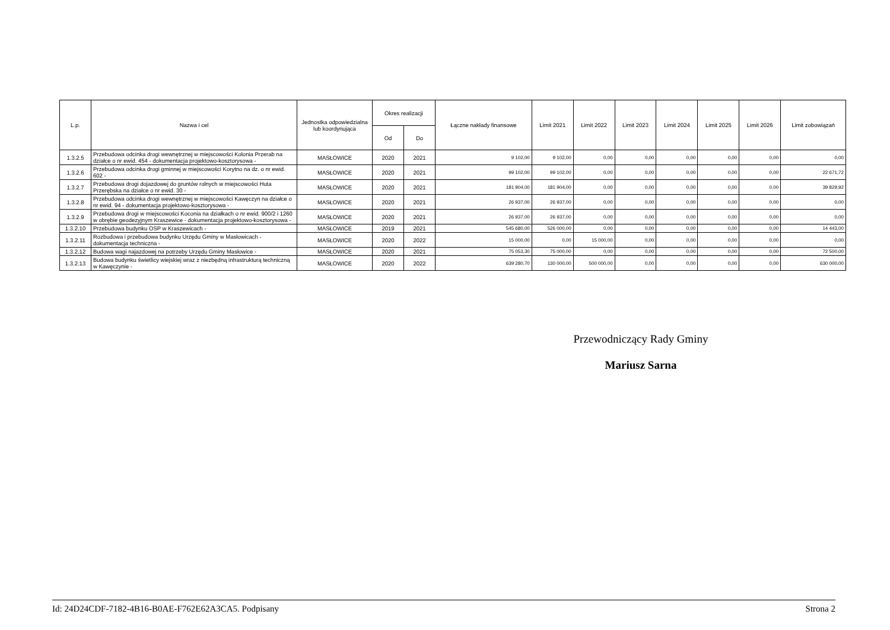| L.p. | Nazwa i cel | Jednostka odpowiedzialna lub koordynująca | Okres realizacji | | Łączne nakłady finansowe | Limit 2021 | Limit 2022 | Limit 2023 | Limit 2024 | Limit 2025 | Limit 2026 | Limit zobowiązań |
| --- | --- | --- | --- | --- | --- | --- | --- | --- | --- | --- | --- | --- |
| | | | Od | Do | | | | | | | | |
| 1.3.2.5 | Przebudowa odcinka drogi wewnętrznej w miejscowości Kolonia Przerab na działce o nr ewid. 454 - dokumentacja projektowo-kosztorysowa - | MASŁOWICE | 2020 | 2021 | 9 102,00 | 9 102,00 | 0,00 | 0,00 | 0,00 | 0,00 | 0,00 | 0,00 |
| 1.3.2.6 | Przebudowa odcinka drogi gminnej w miejscowości Korytno na dz. o nr ewid. 602 - | MASŁOWICE | 2020 | 2021 | 99 102,00 | 99 102,00 | 0,00 | 0,00 | 0,00 | 0,00 | 0,00 | 22 671,72 |
| 1.3.2.7 | Przebudowa drogi dojazdowej do gruntów rolnych w miejscowości Huta Przerębska na działce o nr ewid. 30 - | MASŁOWICE | 2020 | 2021 | 181 904,00 | 181 904,00 | 0,00 | 0,00 | 0,00 | 0,00 | 0,00 | 39 829,92 |
| 1.3.2.8 | Przebudowa odcinka drogi wewnętrznej w miejscowości Kawęczyn na działce o nr ewid. 94 - dokumentacja projektowo-kosztorysowa - | MASŁOWICE | 2020 | 2021 | 26 937,00 | 26 937,00 | 0,00 | 0,00 | 0,00 | 0,00 | 0,00 | 0,00 |
| 1.3.2.9 | Przebudowa drogi w miejscowości Koconia na działkach o nr ewid. 900/2 i 1260 w obrębie geodezyjnym Kraszewice - dokumentacja projektowo-kosztorysowa - | MASŁOWICE | 2020 | 2021 | 26 937,00 | 26 937,00 | 0,00 | 0,00 | 0,00 | 0,00 | 0,00 | 0,00 |
| 1.3.2.10 | Przebudowa budynku OSP w Kraszewicach - | MASŁOWICE | 2019 | 2021 | 545 680,00 | 526 000,00 | 0,00 | 0,00 | 0,00 | 0,00 | 0,00 | 14 443,00 |
| 1.3.2.11 | Rozbudowa i przebudowa budynku Urzędu Gminy w Masłowicach - dokumentacja techniczna - | MASŁOWICE | 2020 | 2022 | 15 000,00 | 0,00 | 15 000,00 | 0,00 | 0,00 | 0,00 | 0,00 | 0,00 |
| 1.3.2.12 | Budowa wagi najazdowej na potrzeby Urzędu Gminy Masłowice - | MASŁOWICE | 2020 | 2021 | 75 053,30 | 75 000,00 | 0,00 | 0,00 | 0,00 | 0,00 | 0,00 | 72 500,00 |
| 1.3.2.13 | Budowa budynku świetlicy wiejskiej wraz z niezbędną infrastrukturą techniczną w Kawęczynie - | MASŁOWICE | 2020 | 2022 | 639 280,70 | 130 000,00 | 500 000,00 | 0,00 | 0,00 | 0,00 | 0,00 | 630 000,00 |
Przewodniczący Rady Gminy
Mariusz Sarna
Id: 24D24CDF-7182-4B16-B0AE-F762E62A3CA5. Podpisany Strona 2